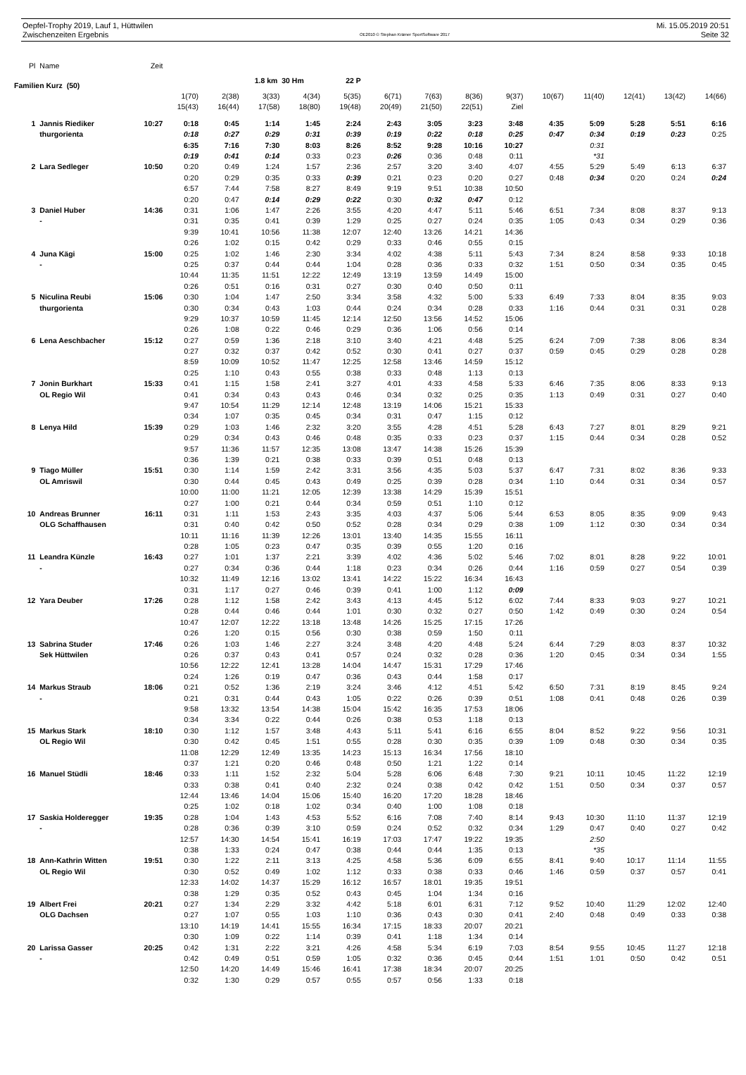Oepfel-Trophy 2019, Lauf 1, Hüttwilen Mi. 15.05.2019 20:51
Zwischenzeiten Ergebnis OE2010 © Stephan Krämer SportSoftware 2017 Seite 32
| Pl | Name | Zeit | | | | | | | | | | | | | | |
| Familien Kurz (50) | | | | | 1.8 km 30 Hm | | 22 P | | | | | | | | | |
| | | | 1(70) | 2(38) | 3(33) | 4(34) | 5(35) | 6(71) | 7(63) | 8(36) | 9(37) | 10(67) | 11(40) | 12(41) | 13(42) | 14(66) |
| | | | 15(43) | 16(44) | 17(58) | 18(80) | 19(48) | 20(49) | 21(50) | 22(51) | Ziel | | | | | |
| 1 | Jannis Riediker | 10:27 | 0:18 | 0:45 | 1:14 | 1:45 | 2:24 | 2:43 | 3:05 | 3:23 | 3:48 | 4:35 | 5:09 | 5:28 | 5:51 | 6:16 |
| | thurgorienta | | 0:18 | 0:27 | 0:29 | 0:31 | 0:39 | 0:19 | 0:22 | 0:18 | 0:25 | 0:47 | 0:34 | 0:19 | 0:23 | 0:25 |
| | | | 6:35 | 7:16 | 7:30 | 8:03 | 8:26 | 8:52 | 9:28 | 10:16 | 10:27 | | 0:31 | | | |
| | | | 0:19 | 0:41 | 0:14 | 0:33 | 0:23 | 0:26 | 0:36 | 0:48 | 0:11 | | *31 | | | |
| 2 | Lara Sedleger | 10:50 | 0:20 | 0:49 | 1:24 | 1:57 | 2:36 | 2:57 | 3:20 | 3:40 | 4:07 | 4:55 | 5:29 | 5:49 | 6:13 | 6:37 |
| | | | 0:20 | 0:29 | 0:35 | 0:33 | 0:39 | 0:21 | 0:23 | 0:20 | 0:27 | 0:48 | 0:34 | 0:20 | 0:24 | 0:24 |
| | | | 6:57 | 7:44 | 7:58 | 8:27 | 8:49 | 9:19 | 9:51 | 10:38 | 10:50 | | | | | |
| | | | 0:20 | 0:47 | 0:14 | 0:29 | 0:22 | 0:30 | 0:32 | 0:47 | 0:12 | | | | | |
| 3 | Daniel Huber | 14:36 | 0:31 | 1:06 | 1:47 | 2:26 | 3:55 | 4:20 | 4:47 | 5:11 | 5:46 | 6:51 | 7:34 | 8:08 | 8:37 | 9:13 |
| | - | | 0:31 | 0:35 | 0:41 | 0:39 | 1:29 | 0:25 | 0:27 | 0:24 | 0:35 | 1:05 | 0:43 | 0:34 | 0:29 | 0:36 |
| | | | 9:39 | 10:41 | 10:56 | 11:38 | 12:07 | 12:40 | 13:26 | 14:21 | 14:36 | | | | | |
| | | | 0:26 | 1:02 | 0:15 | 0:42 | 0:29 | 0:33 | 0:46 | 0:55 | 0:15 | | | | | |
| 4 | Juna Kägi | 15:00 | 0:25 | 1:02 | 1:46 | 2:30 | 3:34 | 4:02 | 4:38 | 5:11 | 5:43 | 7:34 | 8:24 | 8:58 | 9:33 | 10:18 |
| | - | | 0:25 | 0:37 | 0:44 | 0:44 | 1:04 | 0:28 | 0:36 | 0:33 | 0:32 | 1:51 | 0:50 | 0:34 | 0:35 | 0:45 |
| | | | 10:44 | 11:35 | 11:51 | 12:22 | 12:49 | 13:19 | 13:59 | 14:49 | 15:00 | | | | | |
| | | | 0:26 | 0:51 | 0:16 | 0:31 | 0:27 | 0:30 | 0:40 | 0:50 | 0:11 | | | | | |
| 5 | Niculina Reubi | 15:06 | 0:30 | 1:04 | 1:47 | 2:50 | 3:34 | 3:58 | 4:32 | 5:00 | 5:33 | 6:49 | 7:33 | 8:04 | 8:35 | 9:03 |
| | thurgorienta | | 0:30 | 0:34 | 0:43 | 1:03 | 0:44 | 0:24 | 0:34 | 0:28 | 0:33 | 1:16 | 0:44 | 0:31 | 0:31 | 0:28 |
| | | | 9:29 | 10:37 | 10:59 | 11:45 | 12:14 | 12:50 | 13:56 | 14:52 | 15:06 | | | | | |
| | | | 0:26 | 1:08 | 0:22 | 0:46 | 0:29 | 0:36 | 1:06 | 0:56 | 0:14 | | | | | |
| 6 | Lena Aeschbacher | 15:12 | 0:27 | 0:59 | 1:36 | 2:18 | 3:10 | 3:40 | 4:21 | 4:48 | 5:25 | 6:24 | 7:09 | 7:38 | 8:06 | 8:34 |
| | | | 0:27 | 0:32 | 0:37 | 0:42 | 0:52 | 0:30 | 0:41 | 0:27 | 0:37 | 0:59 | 0:45 | 0:29 | 0:28 | 0:28 |
| | | | 8:59 | 10:09 | 10:52 | 11:47 | 12:25 | 12:58 | 13:46 | 14:59 | 15:12 | | | | | |
| | | | 0:25 | 1:10 | 0:43 | 0:55 | 0:38 | 0:33 | 0:48 | 1:13 | 0:13 | | | | | |
| 7 | Jonin Burkhart | 15:33 | 0:41 | 1:15 | 1:58 | 2:41 | 3:27 | 4:01 | 4:33 | 4:58 | 5:33 | 6:46 | 7:35 | 8:06 | 8:33 | 9:13 |
| | OL Regio Wil | | 0:41 | 0:34 | 0:43 | 0:43 | 0:46 | 0:34 | 0:32 | 0:25 | 0:35 | 1:13 | 0:49 | 0:31 | 0:27 | 0:40 |
| | | | 9:47 | 10:54 | 11:29 | 12:14 | 12:48 | 13:19 | 14:06 | 15:21 | 15:33 | | | | | |
| | | | 0:34 | 1:07 | 0:35 | 0:45 | 0:34 | 0:31 | 0:47 | 1:15 | 0:12 | | | | | |
| 8 | Lenya Hild | 15:39 | 0:29 | 1:03 | 1:46 | 2:32 | 3:20 | 3:55 | 4:28 | 4:51 | 5:28 | 6:43 | 7:27 | 8:01 | 8:29 | 9:21 |
| | | | 0:29 | 0:34 | 0:43 | 0:46 | 0:48 | 0:35 | 0:33 | 0:23 | 0:37 | 1:15 | 0:44 | 0:34 | 0:28 | 0:52 |
| | | | 9:57 | 11:36 | 11:57 | 12:35 | 13:08 | 13:47 | 14:38 | 15:26 | 15:39 | | | | | |
| | | | 0:36 | 1:39 | 0:21 | 0:38 | 0:33 | 0:39 | 0:51 | 0:48 | 0:13 | | | | | |
| 9 | Tiago Müller | 15:51 | 0:30 | 1:14 | 1:59 | 2:42 | 3:31 | 3:56 | 4:35 | 5:03 | 5:37 | 6:47 | 7:31 | 8:02 | 8:36 | 9:33 |
| | OL Amriswil | | 0:30 | 0:44 | 0:45 | 0:43 | 0:49 | 0:25 | 0:39 | 0:28 | 0:34 | 1:10 | 0:44 | 0:31 | 0:34 | 0:57 |
| | | | 10:00 | 11:00 | 11:21 | 12:05 | 12:39 | 13:38 | 14:29 | 15:39 | 15:51 | | | | | |
| | | | 0:27 | 1:00 | 0:21 | 0:44 | 0:34 | 0:59 | 0:51 | 1:10 | 0:12 | | | | | |
| 10 | Andreas Brunner | 16:11 | 0:31 | 1:11 | 1:53 | 2:43 | 3:35 | 4:03 | 4:37 | 5:06 | 5:44 | 6:53 | 8:05 | 8:35 | 9:09 | 9:43 |
| | OLG Schaffhausen | | 0:31 | 0:40 | 0:42 | 0:50 | 0:52 | 0:28 | 0:34 | 0:29 | 0:38 | 1:09 | 1:12 | 0:30 | 0:34 | 0:34 |
| | | | 10:11 | 11:16 | 11:39 | 12:26 | 13:01 | 13:40 | 14:35 | 15:55 | 16:11 | | | | | |
| | | | 0:28 | 1:05 | 0:23 | 0:47 | 0:35 | 0:39 | 0:55 | 1:20 | 0:16 | | | | | |
| 11 | Leandra Künzle | 16:43 | 0:27 | 1:01 | 1:37 | 2:21 | 3:39 | 4:02 | 4:36 | 5:02 | 5:46 | 7:02 | 8:01 | 8:28 | 9:22 | 10:01 |
| | - | | 0:27 | 0:34 | 0:36 | 0:44 | 1:18 | 0:23 | 0:34 | 0:26 | 0:44 | 1:16 | 0:59 | 0:27 | 0:54 | 0:39 |
| | | | 10:32 | 11:49 | 12:16 | 13:02 | 13:41 | 14:22 | 15:22 | 16:34 | 16:43 | | | | | |
| | | | 0:31 | 1:17 | 0:27 | 0:46 | 0:39 | 0:41 | 1:00 | 1:12 | 0:09 | | | | | |
| 12 | Yara Deuber | 17:26 | 0:28 | 1:12 | 1:58 | 2:42 | 3:43 | 4:13 | 4:45 | 5:12 | 6:02 | 7:44 | 8:33 | 9:03 | 9:27 | 10:21 |
| | | | 0:28 | 0:44 | 0:46 | 0:44 | 1:01 | 0:30 | 0:32 | 0:27 | 0:50 | 1:42 | 0:49 | 0:30 | 0:24 | 0:54 |
| | | | 10:47 | 12:07 | 12:22 | 13:18 | 13:48 | 14:26 | 15:25 | 17:15 | 17:26 | | | | | |
| | | | 0:26 | 1:20 | 0:15 | 0:56 | 0:30 | 0:38 | 0:59 | 1:50 | 0:11 | | | | | |
| 13 | Sabrina Studer | 17:46 | 0:26 | 1:03 | 1:46 | 2:27 | 3:24 | 3:48 | 4:20 | 4:48 | 5:24 | 6:44 | 7:29 | 8:03 | 8:37 | 10:32 |
| | Sek Hüttwilen | | 0:26 | 0:37 | 0:43 | 0:41 | 0:57 | 0:24 | 0:32 | 0:28 | 0:36 | 1:20 | 0:45 | 0:34 | 0:34 | 1:55 |
| | | | 10:56 | 12:22 | 12:41 | 13:28 | 14:04 | 14:47 | 15:31 | 17:29 | 17:46 | | | | | |
| | | | 0:24 | 1:26 | 0:19 | 0:47 | 0:36 | 0:43 | 0:44 | 1:58 | 0:17 | | | | | |
| 14 | Markus Straub | 18:06 | 0:21 | 0:52 | 1:36 | 2:19 | 3:24 | 3:46 | 4:12 | 4:51 | 5:42 | 6:50 | 7:31 | 8:19 | 8:45 | 9:24 |
| | - | | 0:21 | 0:31 | 0:44 | 0:43 | 1:05 | 0:22 | 0:26 | 0:39 | 0:51 | 1:08 | 0:41 | 0:48 | 0:26 | 0:39 |
| | | | 9:58 | 13:32 | 13:54 | 14:38 | 15:04 | 15:42 | 16:35 | 17:53 | 18:06 | | | | | |
| | | | 0:34 | 3:34 | 0:22 | 0:44 | 0:26 | 0:38 | 0:53 | 1:18 | 0:13 | | | | | |
| 15 | Markus Stark | 18:10 | 0:30 | 1:12 | 1:57 | 3:48 | 4:43 | 5:11 | 5:41 | 6:16 | 6:55 | 8:04 | 8:52 | 9:22 | 9:56 | 10:31 |
| | OL Regio Wil | | 0:30 | 0:42 | 0:45 | 1:51 | 0:55 | 0:28 | 0:30 | 0:35 | 0:39 | 1:09 | 0:48 | 0:30 | 0:34 | 0:35 |
| | | | 11:08 | 12:29 | 12:49 | 13:35 | 14:23 | 15:13 | 16:34 | 17:56 | 18:10 | | | | | |
| | | | 0:37 | 1:21 | 0:20 | 0:46 | 0:48 | 0:50 | 1:21 | 1:22 | 0:14 | | | | | |
| 16 | Manuel Stüdli | 18:46 | 0:33 | 1:11 | 1:52 | 2:32 | 5:04 | 5:28 | 6:06 | 6:48 | 7:30 | 9:21 | 10:11 | 10:45 | 11:22 | 12:19 |
| | | | 0:33 | 0:38 | 0:41 | 0:40 | 2:32 | 0:24 | 0:38 | 0:42 | 0:42 | 1:51 | 0:50 | 0:34 | 0:37 | 0:57 |
| | | | 12:44 | 13:46 | 14:04 | 15:06 | 15:40 | 16:20 | 17:20 | 18:28 | 18:46 | | | | | |
| | | | 0:25 | 1:02 | 0:18 | 1:02 | 0:34 | 0:40 | 1:00 | 1:08 | 0:18 | | | | | |
| 17 | Saskia Holderegger | 19:35 | 0:28 | 1:04 | 1:43 | 4:53 | 5:52 | 6:16 | 7:08 | 7:40 | 8:14 | 9:43 | 10:30 | 11:10 | 11:37 | 12:19 |
| | - | | 0:28 | 0:36 | 0:39 | 3:10 | 0:59 | 0:24 | 0:52 | 0:32 | 0:34 | 1:29 | 0:47 | 0:40 | 0:27 | 0:42 |
| | | | 12:57 | 14:30 | 14:54 | 15:41 | 16:19 | 17:03 | 17:47 | 19:22 | 19:35 | | 2:50 | | | |
| | | | 0:38 | 1:33 | 0:24 | 0:47 | 0:38 | 0:44 | 0:44 | 1:35 | 0:13 | | *35 | | | |
| 18 | Ann-Kathrin Witten | 19:51 | 0:30 | 1:22 | 2:11 | 3:13 | 4:25 | 4:58 | 5:36 | 6:09 | 6:55 | 8:41 | 9:40 | 10:17 | 11:14 | 11:55 |
| | OL Regio Wil | | 0:30 | 0:52 | 0:49 | 1:02 | 1:12 | 0:33 | 0:38 | 0:33 | 0:46 | 1:46 | 0:59 | 0:37 | 0:57 | 0:41 |
| | | | 12:33 | 14:02 | 14:37 | 15:29 | 16:12 | 16:57 | 18:01 | 19:35 | 19:51 | | | | | |
| | | | 0:38 | 1:29 | 0:35 | 0:52 | 0:43 | 0:45 | 1:04 | 1:34 | 0:16 | | | | | |
| 19 | Albert Frei | 20:21 | 0:27 | 1:34 | 2:29 | 3:32 | 4:42 | 5:18 | 6:01 | 6:31 | 7:12 | 9:52 | 10:40 | 11:29 | 12:02 | 12:40 |
| | OLG Dachsen | | 0:27 | 1:07 | 0:55 | 1:03 | 1:10 | 0:36 | 0:43 | 0:30 | 0:41 | 2:40 | 0:48 | 0:49 | 0:33 | 0:38 |
| | | | 13:10 | 14:19 | 14:41 | 15:55 | 16:34 | 17:15 | 18:33 | 20:07 | 20:21 | | | | | |
| | | | 0:30 | 1:09 | 0:22 | 1:14 | 0:39 | 0:41 | 1:18 | 1:34 | 0:14 | | | | | |
| 20 | Larissa Gasser | 20:25 | 0:42 | 1:31 | 2:22 | 3:21 | 4:26 | 4:58 | 5:34 | 6:19 | 7:03 | 8:54 | 9:55 | 10:45 | 11:27 | 12:18 |
| | - | | 0:42 | 0:49 | 0:51 | 0:59 | 1:05 | 0:32 | 0:36 | 0:45 | 0:44 | 1:51 | 1:01 | 0:50 | 0:42 | 0:51 |
| | | | 12:50 | 14:20 | 14:49 | 15:46 | 16:41 | 17:38 | 18:34 | 20:07 | 20:25 | | | | | |
| | | | 0:32 | 1:30 | 0:29 | 0:57 | 0:55 | 0:57 | 0:56 | 1:33 | 0:18 | | | | | |